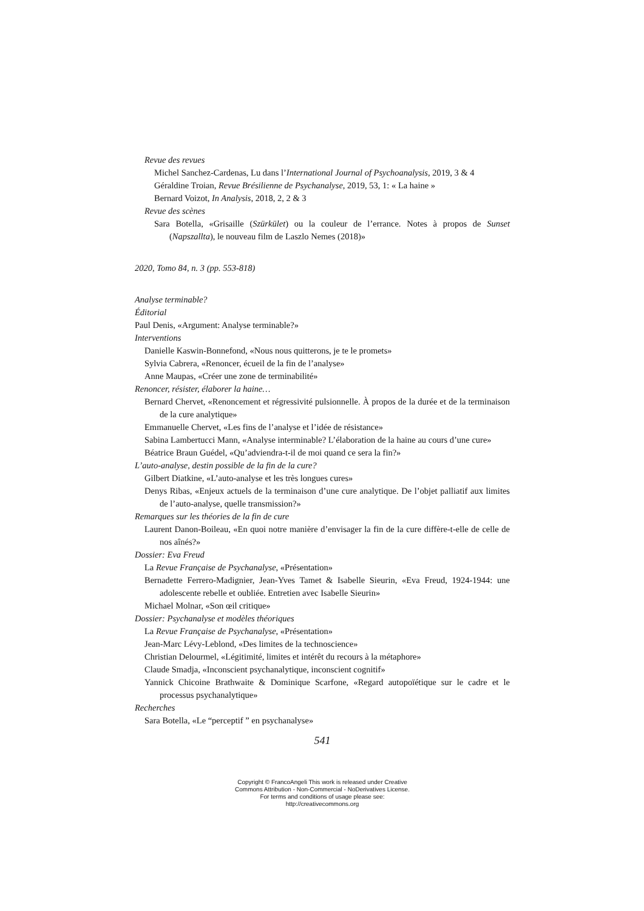Revue des revues
Michel Sanchez-Cardenas, Lu dans l’International Journal of Psychoanalysis, 2019, 3 & 4
Géraldine Troian, Revue Brésilienne de Psychanalyse, 2019, 53, 1: « La haine »
Bernard Voizot, In Analysis, 2018, 2, 2 & 3
Revue des scènes
Sara Botella, «Grisaille (Szürkület) ou la couleur de l’errance. Notes à propos de Sunset (Napszallta), le nouveau film de Laszlo Nemes (2018)»
2020, Tomo 84, n. 3 (pp. 553-818)
Analyse terminable?
Éditorial
Paul Denis, «Argument: Analyse terminable?»
Interventions
Danielle Kaswin-Bonnefond, «Nous nous quitterons, je te le promets»
Sylvia Cabrera, «Renoncer, écueil de la fin de l’analyse»
Anne Maupas, «Créer une zone de terminabilité»
Renoncer, résister, élaborer la haine…
Bernard Chervet, «Renoncement et régressivité pulsionnelle. À propos de la durée et de la terminaison de la cure analytique»
Emmanuelle Chervet, «Les fins de l’analyse et l’idée de résistance»
Sabina Lambertucci Mann, «Analyse interminable? L’élaboration de la haine au cours d’une cure»
Béatrice Braun Guédel, «Qu’adviendra-t-il de moi quand ce sera la fin?»
L’auto-analyse, destin possible de la fin de la cure?
Gilbert Diatkine, «L’auto-analyse et les très longues cures»
Denys Ribas, «Enjeux actuels de la terminaison d’une cure analytique. De l’objet palliatif aux limites de l’auto-analyse, quelle transmission?»
Remarques sur les théories de la fin de cure
Laurent Danon-Boileau, «En quoi notre manière d’envisager la fin de la cure diffère-t-elle de celle de nos aînés?»
Dossier: Eva Freud
La Revue Française de Psychanalyse, «Présentation»
Bernadette Ferrero-Madignier, Jean-Yves Tamet & Isabelle Sieurin, «Eva Freud, 1924-1944: une adolescente rebelle et oubliée. Entretien avec Isabelle Sieurin»
Michael Molnar, «Son œil critique»
Dossier: Psychanalyse et modèles théoriques
La Revue Française de Psychanalyse, «Présentation»
Jean-Marc Lévy-Leblond, «Des limites de la technoscience»
Christian Delourmel, «Légitimité, limites et intérêt du recours à la métaphore»
Claude Smadja, «Inconscient psychanalytique, inconscient cognitif»
Yannick Chicoine Brathwaite & Dominique Scarfone, «Regard autopoïétique sur le cadre et le processus psychanalytique»
Recherches
Sara Botella, «Le “perceptif ” en psychanalyse»
541
Copyright © FrancoAngeli This work is released under Creative
Commons Attribution - Non-Commercial - NoDerivatives License.
For terms and conditions of usage please see:
http://creativecommons.org